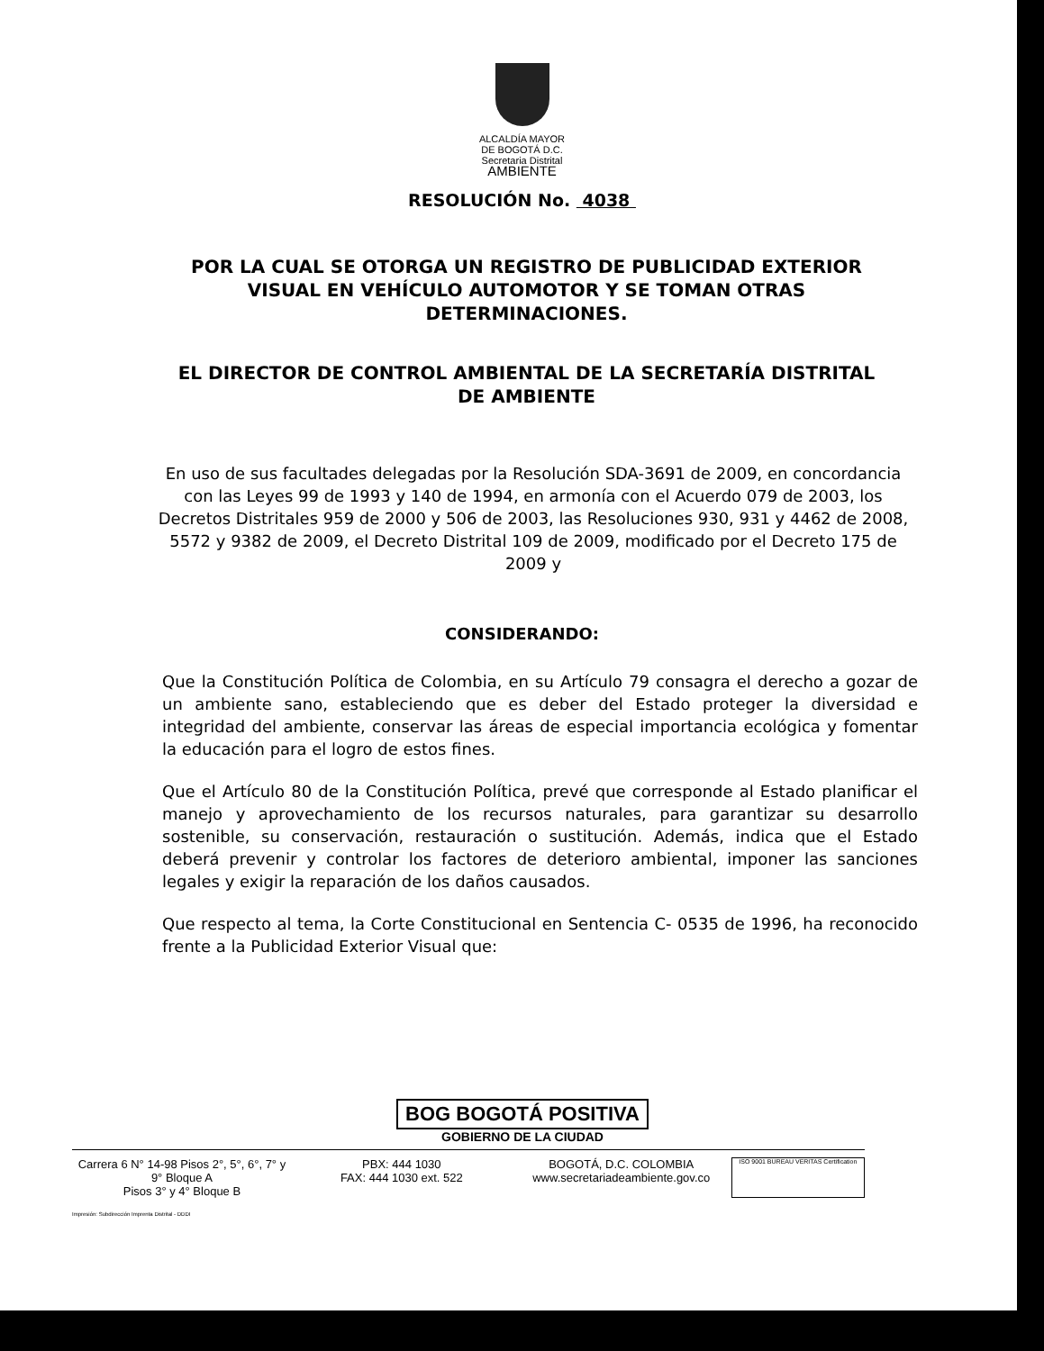ALCALDÍA MAYOR
DE BOGOTÁ D.C.
Secretaria Distrital
AMBIENTE
RESOLUCIÓN No. 4038
POR LA CUAL SE OTORGA UN REGISTRO DE PUBLICIDAD EXTERIOR VISUAL EN VEHÍCULO AUTOMOTOR Y SE TOMAN OTRAS DETERMINACIONES.
EL DIRECTOR DE CONTROL AMBIENTAL DE LA SECRETARÍA DISTRITAL DE AMBIENTE
En uso de sus facultades delegadas por la Resolución SDA-3691 de 2009, en concordancia con las Leyes 99 de 1993 y 140 de 1994, en armonía con el Acuerdo 079 de 2003, los Decretos Distritales 959 de 2000 y 506 de 2003, las Resoluciones 930, 931 y 4462 de 2008, 5572 y 9382 de 2009, el Decreto Distrital 109 de 2009, modificado por el Decreto 175 de 2009 y
CONSIDERANDO:
Que la Constitución Política de Colombia, en su Artículo 79 consagra el derecho a gozar de un ambiente sano, estableciendo que es deber del Estado proteger la diversidad e integridad del ambiente, conservar las áreas de especial importancia ecológica y fomentar la educación para el logro de estos fines.
Que el Artículo 80 de la Constitución Política, prevé que corresponde al Estado planificar el manejo y aprovechamiento de los recursos naturales, para garantizar su desarrollo sostenible, su conservación, restauración o sustitución. Además, indica que el Estado deberá prevenir y controlar los factores de deterioro ambiental, imponer las sanciones legales y exigir la reparación de los daños causados.
Que respecto al tema, la Corte Constitucional en Sentencia C- 0535 de 1996, ha reconocido frente a la Publicidad Exterior Visual que:
BOG BOGOTÁ POSITIVA
GOBIERNO DE LA CIUDAD
Carrera 6 N° 14-98 Pisos 2°, 5°, 6°, 7° y 9° Bloque A
Pisos 3° y 4° Bloque B
PBX: 444 1030
FAX: 444 1030 ext. 522
BOGOTÁ, D.C. COLOMBIA
www.secretariadeambiente.gov.co
ISO 9001 BUREAU VERITAS Certification
Impresión: Subdirección Imprenta Distrital - DDDI